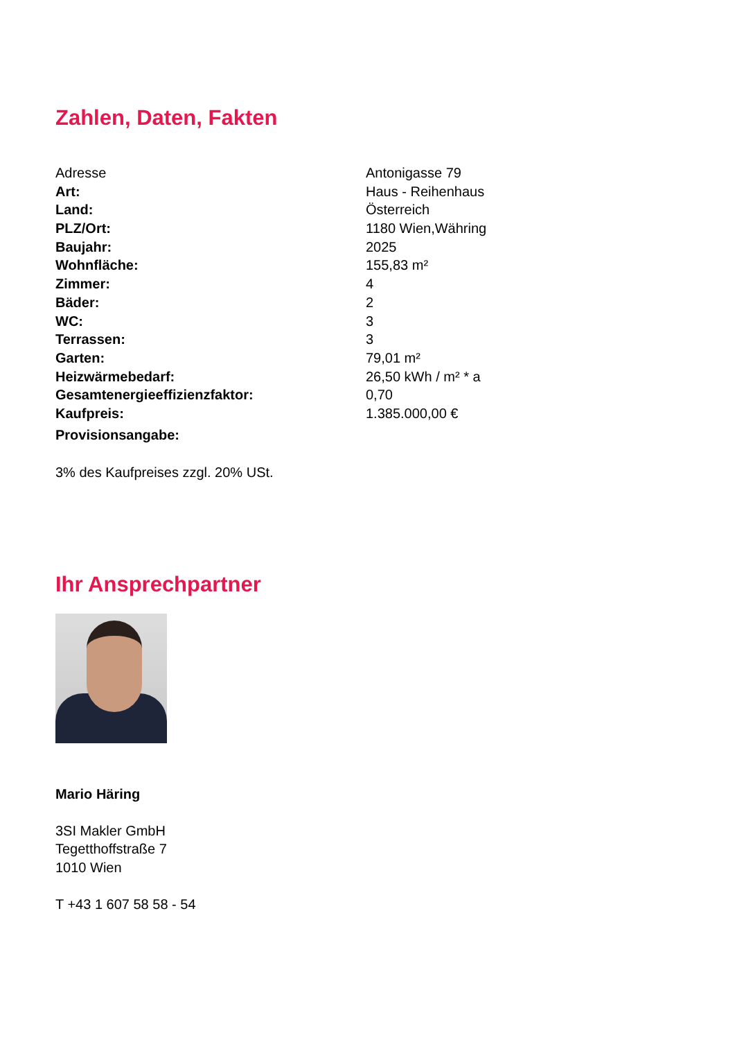Zahlen, Daten, Fakten
| Adresse | Antonigasse 79 |
| Art: | Haus - Reihenhaus |
| Land: | Österreich |
| PLZ/Ort: | 1180 Wien,Währing |
| Baujahr: | 2025 |
| Wohnfläche: | 155,83 m² |
| Zimmer: | 4 |
| Bäder: | 2 |
| WC: | 3 |
| Terrassen: | 3 |
| Garten: | 79,01 m² |
| Heizwärmebedarf: | 26,50 kWh / m² * a |
| Gesamtenergieeffizienzfaktor: | 0,70 |
| Kaufpreis: | 1.385.000,00 € |
| Provisionsangabe: | |
3% des Kaufpreises zzgl. 20% USt.
Ihr Ansprechpartner
Mario Häring
3SI Makler GmbH
Tegetthoffstraße 7
1010 Wien
T +43 1 607 58 58 - 54